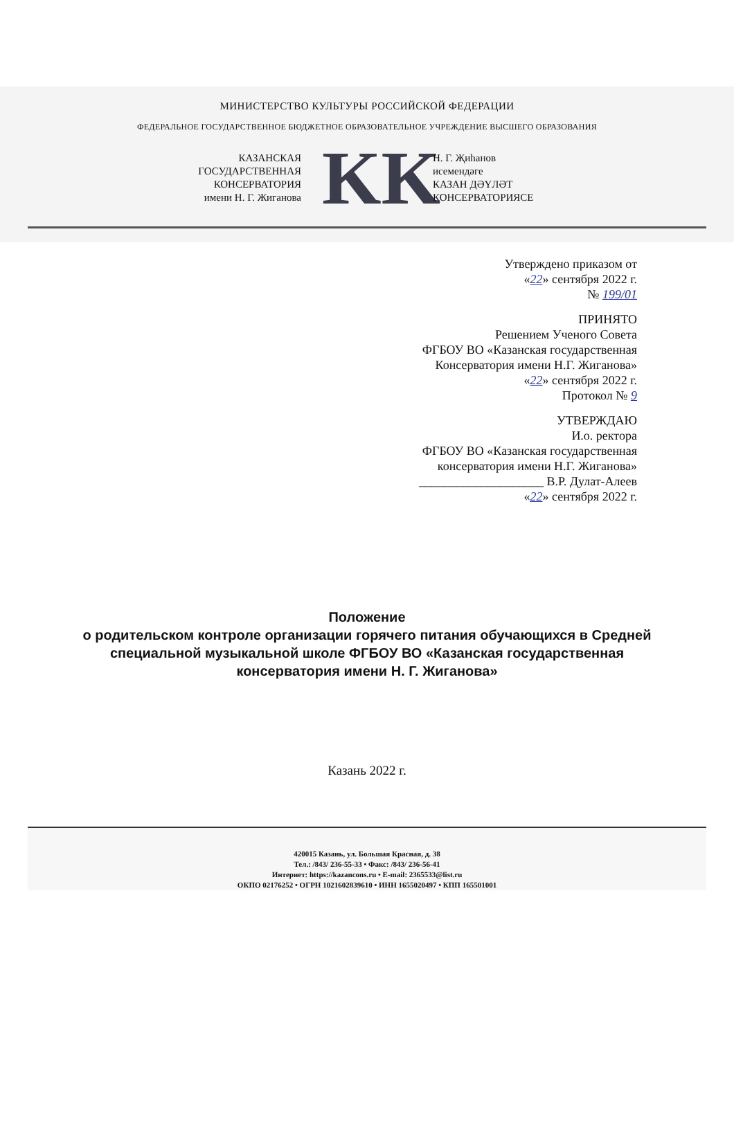МИНИСТЕРСТВО КУЛЬТУРЫ РОССИЙСКОЙ ФЕДЕРАЦИИ
ФЕДЕРАЛЬНОЕ ГОСУДАРСТВЕННОЕ БЮДЖЕТНОЕ ОБРАЗОВАТЕЛЬНОЕ УЧРЕЖДЕНИЕ ВЫСШЕГО ОБРАЗОВАНИЯ
КАЗАНСКАЯ
ГОСУДАРСТВЕННАЯ
КОНСЕРВАТОРИЯ
имени Н. Г. Жиганова
KK
Н. Г. Җиһанов
исемендәге
КАЗАН ДӘҮЛӘТ
КОНСЕРВАТОРИЯСЕ
Утверждено приказом от
«22» сентября 2022 г.
№ 199/01
ПРИНЯТО
Решением Ученого Совета
ФГБОУ ВО «Казанская государственная
Консерватория имени Н.Г. Жиганова»
«22» сентября 2022 г.
Протокол № 9
УТВЕРЖДАЮ
И.о. ректора
ФГБОУ ВО «Казанская государственная
консерватория имени Н.Г. Жиганова»
____________________ В.Р. Дулат-Алеев
«22» сентября 2022 г.
Положение
о родительском контроле организации горячего питания обучающихся в Средней специальной музыкальной школе ФГБОУ ВО «Казанская государственная консерватория имени Н. Г. Жиганова»
Казань 2022 г.
420015 Казань, ул. Большая Красная, д. 38
Тел.: /843/ 236-55-33 • Факс: /843/ 236-56-41
Интернет: https://kazancons.ru • E-mail: 2365533@list.ru
ОКПО 02176252 • ОГРН 1021602839610 • ИНН 1655020497 • КПП 165501001